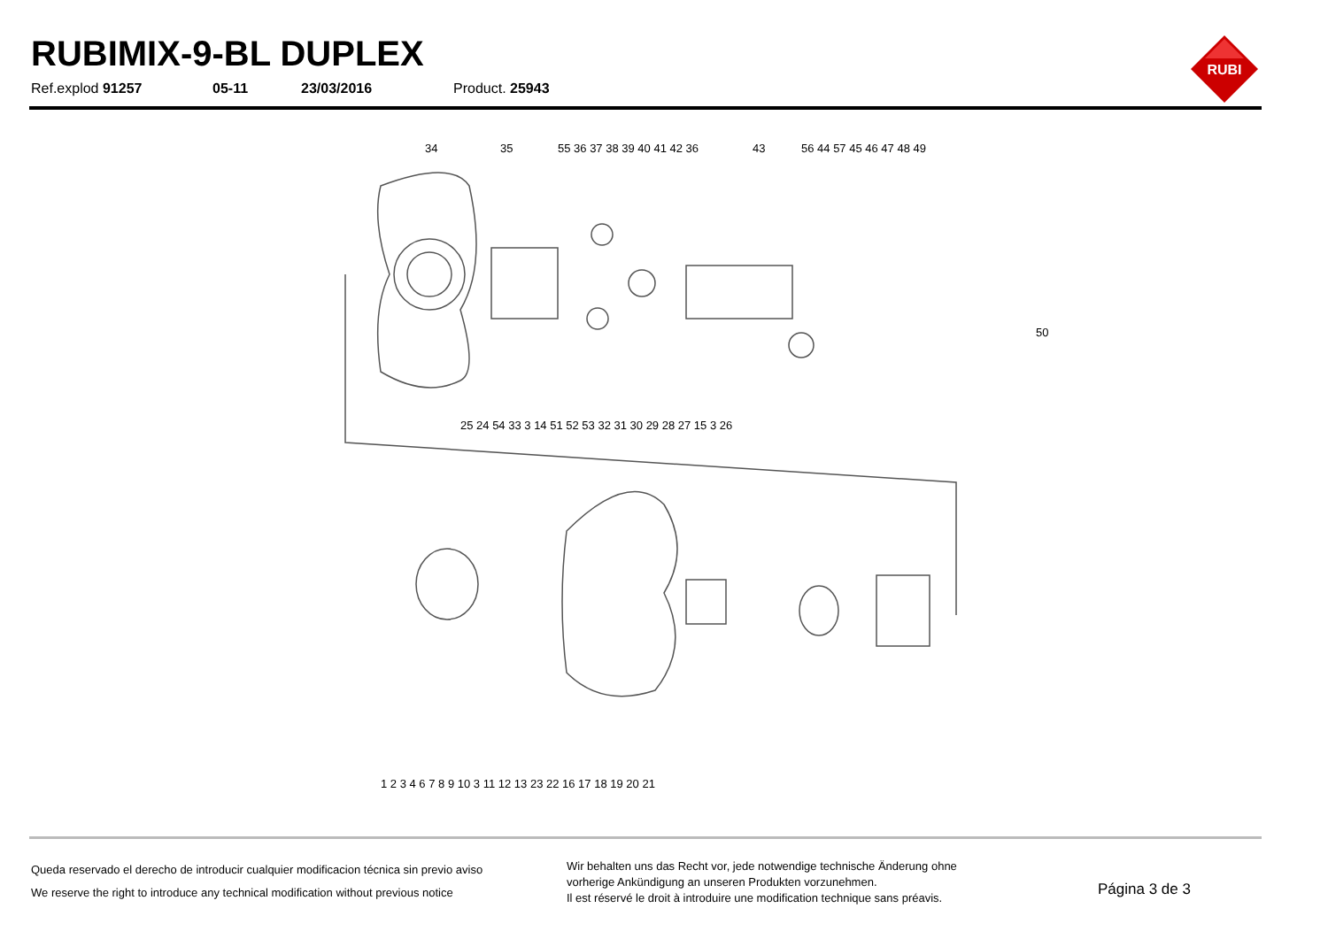RUBIMIX-9-BL DUPLEX
Ref.explod 91257 05-11 23/03/2016 Product. 25943
RUBI
34
35
55 36 37 38 39 40 41 42 36
43
56 44 57 45 46 47 48 49
50
25 24 54 33 3 14 51 52 53 32 31 30 29 28 27 15 3 26
1 2 3 4 6 7 8 9 10 3 11 12 13 23 22 16 17 18 19 20 21
Queda reservado el derecho de introducir cualquier modificacion técnica sin previo aviso
We reserve the right to introduce any technical modification without previous notice
Wir behalten uns das Recht vor, jede notwendige technische Änderung ohne
vorherige Ankündigung an unseren Produkten vorzunehmen.
Il est réservé le droit à introduire une modification technique sans préavis.
Página 3 de 3